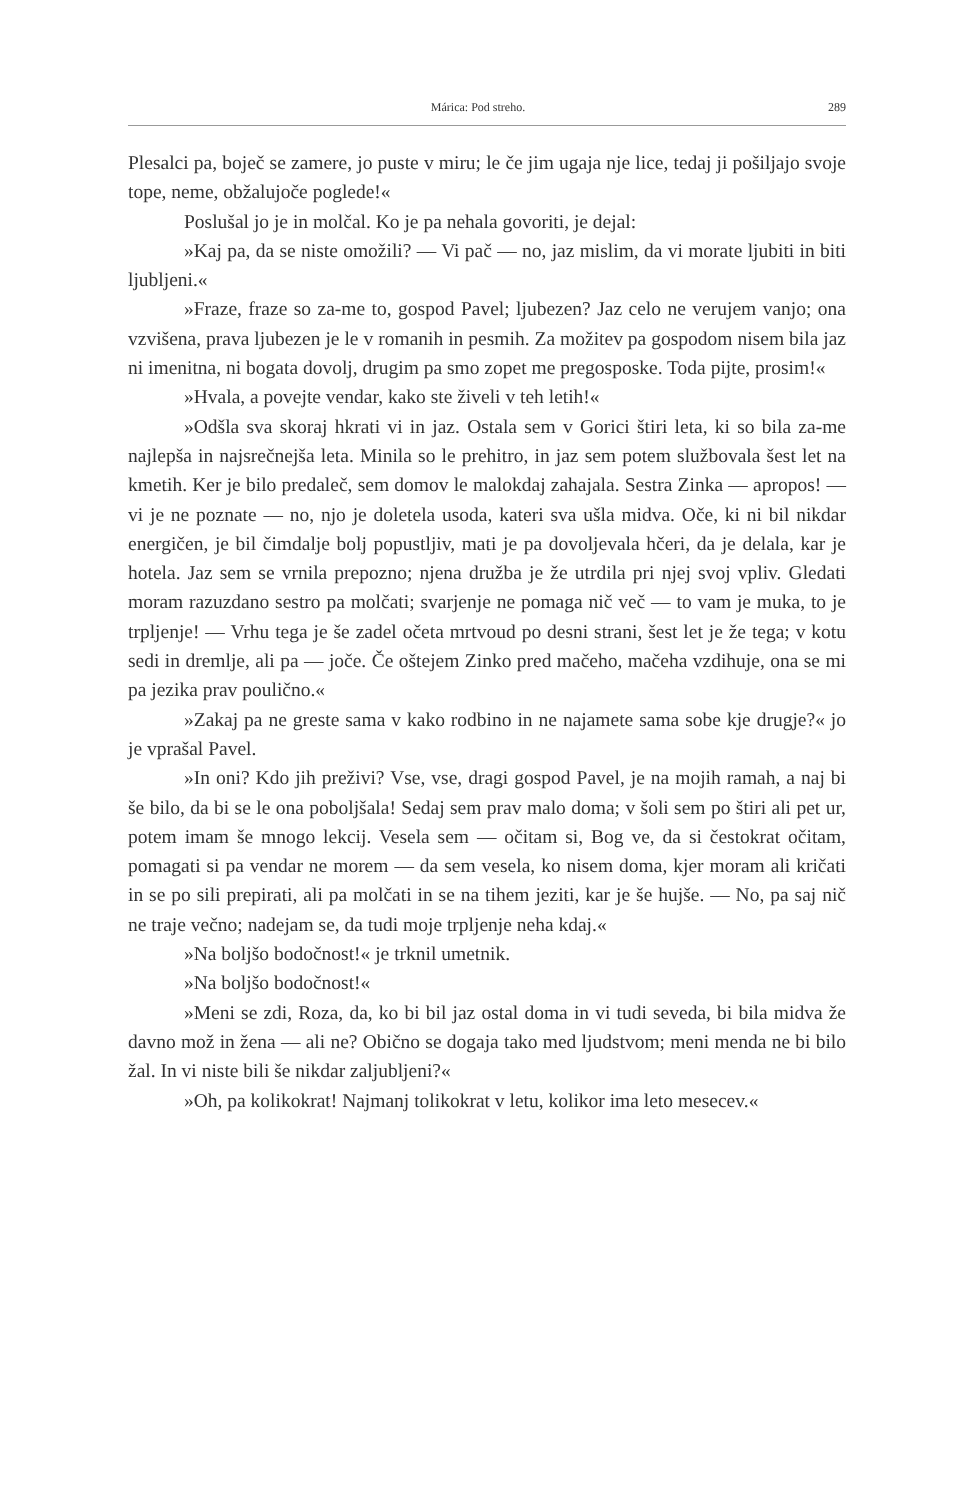Márica: Pod streho. 289
Plesalci pa, boječ se zamere, jo puste v miru; le če jim ugaja nje lice, tedaj ji pošiljajo svoje tope, neme, obžalujoče poglede!«
Poslušal jo je in molčal. Ko je pa nehala govoriti, je dejal:
»Kaj pa, da se niste omožili? — Vi pač — no, jaz mislim, da vi morate ljubiti in biti ljubljeni.«
»Fraze, fraze so za-me to, gospod Pavel; ljubezen? Jaz celo ne verujem vanjo; ona vzvišena, prava ljubezen je le v romanih in pesmih. Za možitev pa gospodom nisem bila jaz ni imenitna, ni bogata dovolj, drugim pa smo zopet me pregosposke. Toda pijte, prosim!«
»Hvala, a povejte vendar, kako ste živeli v teh letih!«
»Odšla sva skoraj hkrati vi in jaz. Ostala sem v Gorici štiri leta, ki so bila za-me najlepša in najsrečnejša leta. Minila so le prehitro, in jaz sem potem službovala šest let na kmetih. Ker je bilo predaleč, sem domov le malokdaj zahajala. Sestra Zinka — apropos! — vi je ne poznate — no, njo je doletela usoda, kateri sva ušla midva. Oče, ki ni bil nikdar energičen, je bil čimdalje bolj popustljiv, mati je pa dovoljevala hčeri, da je delala, kar je hotela. Jaz sem se vrnila prepozno; njena družba je že utrdila pri njej svoj vpliv. Gledati moram razuzdano sestro pa molčati; svarjenje ne pomaga nič več — to vam je muka, to je trpljenje! — Vrhu tega je še zadel očeta mrtvoud po desni strani, šest let je že tega; v kotu sedi in dremlje, ali pa — joče. Če oštejem Zinko pred mačeho, mačeha vzdihuje, ona se mi pa jezika prav pouličnо.«
»Zakaj pa ne greste sama v kako rodbino in ne najamete sama sobe kje drugje?« jo je vprašal Pavel.
»In oni? Kdo jih preživi? Vse, vse, dragi gospod Pavel, je na mojih ramah, a naj bi še bilo, da bi se le ona poboljšala! Sedaj sem prav malo doma; v šoli sem po štiri ali pet ur, potem imam še mnogo lekcij. Vesela sem — očitam si, Bog ve, da si čestokrat očitam, pomagati si pa vendar ne morem — da sem vesela, ko nisem doma, kjer moram ali kričati in se po sili prepirati, ali pa molčati in se na tihem jeziti, kar je še hujše. — No, pa saj nič ne traje večno; nadejam se, da tudi moje trpljenje neha kdaj.«
»Na boljšo bodočnost!« je trknil umetnik.
»Na boljšo bodočnost!«
»Meni se zdi, Roza, da, ko bi bil jaz ostal doma in vi tudi seveda, bi bila midva že davno mož in žena — ali ne? Običnо se dogaja tako med ljudstvom; meni menda ne bi bilo žal. In vi niste bili še nikdar zaljubljeni?«
»Oh, pa kolikokrat! Najmanj tolikokrat v letu, kolikor ima leto mesecev.«